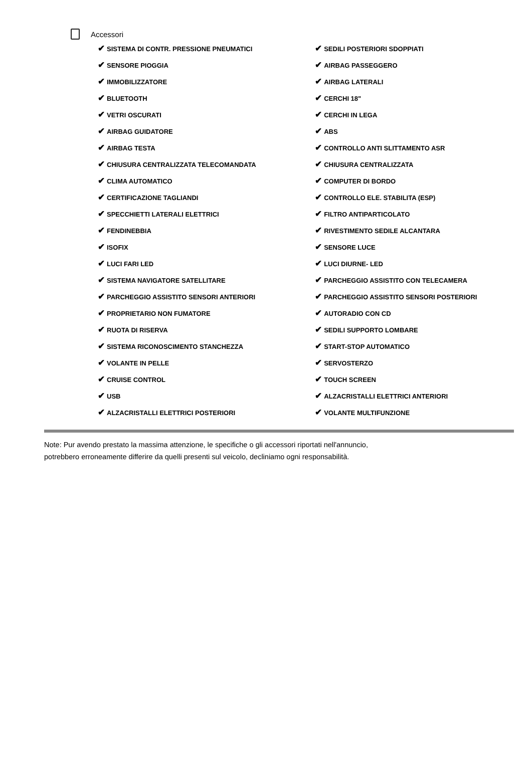Accessori
| ✔ SISTEMA DI CONTR. PRESSIONE PNEUMATICI | ✔ SEDILI POSTERIORI SDOPPIATI |
| ✔ SENSORE PIOGGIA | ✔ AIRBAG PASSEGGERO |
| ✔ IMMOBILIZZATORE | ✔ AIRBAG LATERALI |
| ✔ BLUETOOTH | ✔ CERCHI 18" |
| ✔ VETRI OSCURATI | ✔ CERCHI IN LEGA |
| ✔ AIRBAG GUIDATORE | ✔ ABS |
| ✔ AIRBAG TESTA | ✔ CONTROLLO ANTI SLITTAMENTO ASR |
| ✔ CHIUSURA CENTRALIZZATA TELECOMANDATA | ✔ CHIUSURA CENTRALIZZATA |
| ✔ CLIMA AUTOMATICO | ✔ COMPUTER DI BORDO |
| ✔ CERTIFICAZIONE TAGLIANDI | ✔ CONTROLLO ELE. STABILITA (ESP) |
| ✔ SPECCHIETTI LATERALI ELETTRICI | ✔ FILTRO ANTIPARTICOLATO |
| ✔ FENDINEBBIA | ✔ RIVESTIMENTO SEDILE ALCANTARA |
| ✔ ISOFIX | ✔ SENSORE LUCE |
| ✔ LUCI FARI LED | ✔ LUCI DIURNE- LED |
| ✔ SISTEMA NAVIGATORE SATELLITARE | ✔ PARCHEGGIO ASSISTITO CON TELECAMERA |
| ✔ PARCHEGGIO ASSISTITO SENSORI ANTERIORI | ✔ PARCHEGGIO ASSISTITO SENSORI POSTERIORI |
| ✔ PROPRIETARIO NON FUMATORE | ✔ AUTORADIO CON CD |
| ✔ RUOTA DI RISERVA | ✔ SEDILI SUPPORTO LOMBARE |
| ✔ SISTEMA RICONOSCIMENTO STANCHEZZA | ✔ START-STOP AUTOMATICO |
| ✔ VOLANTE IN PELLE | ✔ SERVOSTERZO |
| ✔ CRUISE CONTROL | ✔ TOUCH SCREEN |
| ✔ USB | ✔ ALZACRISTALLI ELETTRICI ANTERIORI |
| ✔ ALZACRISTALLI ELETTRICI POSTERIORI | ✔ VOLANTE MULTIFUNZIONE |
Note: Pur avendo prestato la massima attenzione, le specifiche o gli accessori riportati nell'annuncio,
potrebbero erroneamente differire da quelli presenti sul veicolo, decliniamo ogni responsabilità.